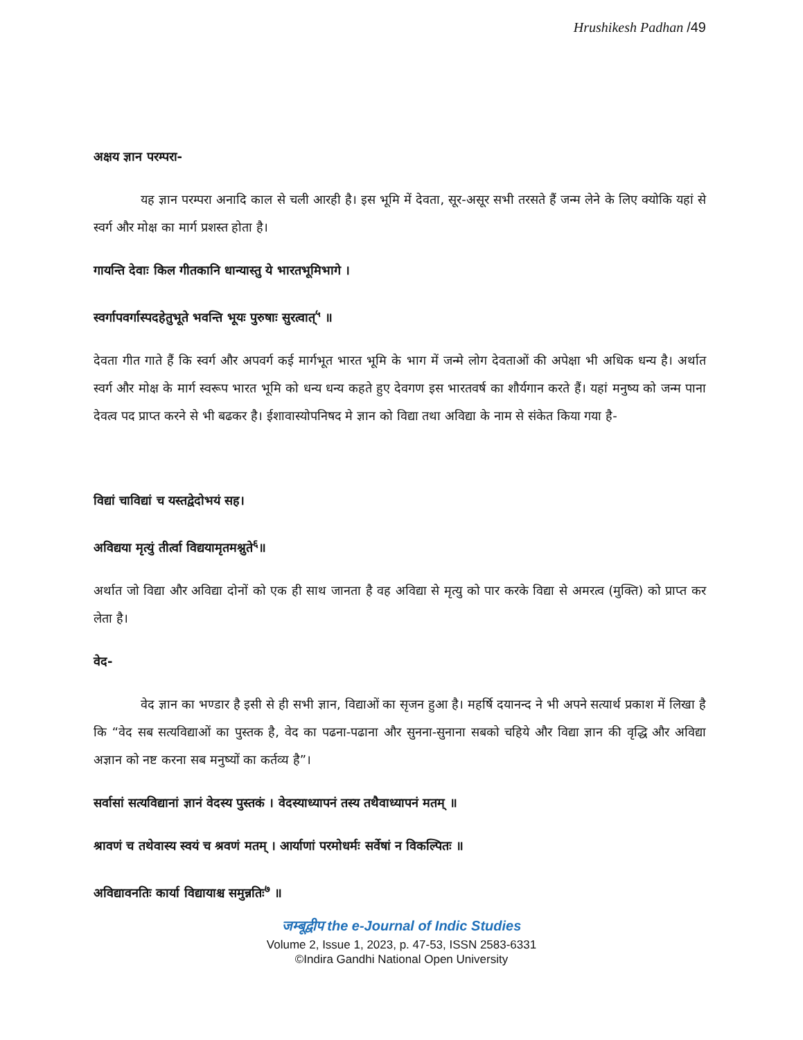Hrushikesh Padhan /49
अक्षय ज्ञान परम्परा-
यह ज्ञान परम्परा अनादि काल से चली आरही है। इस भूमि में देवता, सूर-असूर सभी तरसते हैं जन्म लेने के लिए क्योकि यहां से स्वर्ग और मोक्ष का मार्ग प्रशस्त होता है।
गायन्ति देवाः किल गीतकानि धान्यास्तु ये भारतभूमिभागे ।
स्वर्गापवर्गास्पदहेतुभूते भवन्ति भूयः पुरुषाः सुरत्वात्<sup>५</sup> ॥
देवता गीत गाते हैं कि स्वर्ग और अपवर्ग कई मार्गभूत भारत भूमि के भाग में जन्मे लोग देवताओं की अपेक्षा भी अधिक धन्य है। अर्थात स्वर्ग और मोक्ष के मार्ग स्वरूप भारत भूमि को धन्य धन्य कहते हुए देवगण इस भारतवर्ष का शौर्यगान करते हैं। यहां मनुष्य को जन्म पाना देवत्व पद प्राप्त करने से भी बढकर है। ईशावास्योपनिषद मे ज्ञान को विद्या तथा अविद्या के नाम से संकेत किया गया है-
विद्यां चाविद्यां च यस्तद्वेदोभयं सह।
अविद्यया मृत्युं तीर्त्वा विद्ययामृतमश्नुते<sup>६</sup>॥
अर्थात जो विद्या और अविद्या दोनों को एक ही साथ जानता है वह अविद्या से मृत्यु को पार करके विद्या से अमरत्व (मुक्ति) को प्राप्त कर लेता है।
वेद-
वेद ज्ञान का भण्डार है इसी से ही सभी ज्ञान, विद्याओं का सृजन हुआ है। महर्षि दयानन्द ने भी अपने सत्यार्थ प्रकाश में लिखा है कि “वेद सब सत्यविद्याओं का पुस्तक है, वेद का पढना-पढाना और सुनना-सुनाना सबको चहिये और विद्या ज्ञान की वृद्धि और अविद्या अज्ञान को नष्ट करना सब मनुष्यों का कर्तव्य है”।
सर्वासां सत्यविद्यानां ज्ञानं वेदस्य पुस्तकं । वेदस्याध्यापनं तस्य तथैवाध्यापनं मतम् ॥
श्रावणं च तथेवास्य स्वयं च श्रवणं मतम् । आर्याणां परमोधर्मः सर्वेषां न विकल्पितः ॥
अविद्यावनतिः कार्या विद्यायाश्च समुन्नतिः<sup>७</sup> ॥
जम्बूद्वीप the e-Journal of Indic Studies
Volume 2, Issue 1, 2023, p. 47-53, ISSN 2583-6331
©Indira Gandhi National Open University